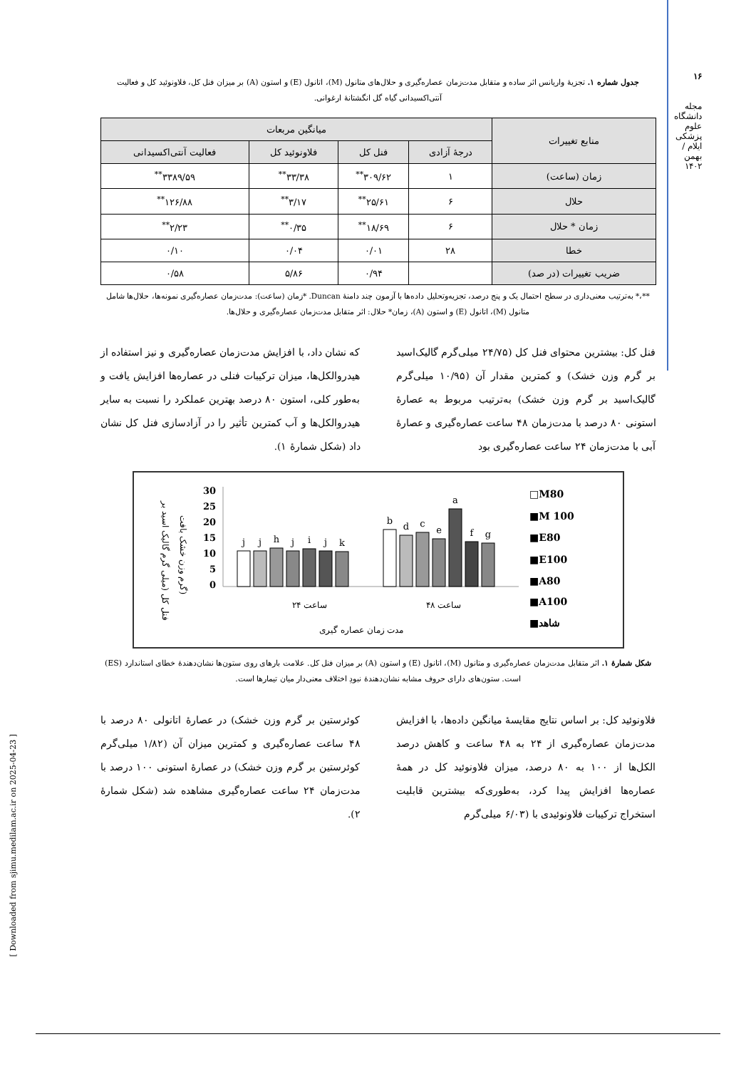۱۶
مجله دانشگاه علوم پزشکی ایلام / بهمن ۱۴۰۲
جدول شماره ۱. تجزیهٔ واریانس اثر ساده و متقابل مدت‌زمان عصاره‌گیری و حلال‌های متانول (M)، اتانول (E) و استون (A) بر میزان فنل کل، فلاونوئید کل و فعالیت آنتی‌اکسیدانی گیاه گل انگشتانهٔ ارغوانی.
| منابع تغییرات | میانگین مربعات | | | |
| --- | --- | --- | --- | --- |
| | درجهٔ آزادی | فنل کل | فلاونوئید کل | فعالیت آنتی‌اکسیدانی |
| زمان (ساعت) | ۱ | ۳۰۹/۶۲<sup>**</sup> | ۳۳/۳۸<sup>**</sup> | ۳۳۸۹/۵۹<sup>**</sup> |
| حلال | ۶ | ۲۵/۶۱<sup>**</sup> | ۳/۱۷<sup>**</sup> | ۱۲۶/۸۸<sup>**</sup> |
| زمان * حلال | ۶ | ۱۸/۶۹<sup>**</sup> | ۰/۳۵<sup>**</sup> | ۲/۲۳<sup>**</sup> |
| خطا | ۲۸ | ۰/۰۱ | ۰/۰۴ | ۰/۱۰ |
| ضریب تغییرات (در صد) | | ۰/۹۴ | ۵/۸۶ | ۰/۵۸ |
**،* به‌ترتیب معنی‌داری در سطح احتمال یک و پنج درصد، تجزیه‌وتحلیل داده‌ها با آزمون چند دامنهٔ Duncan. *زمان (ساعت): مدت‌زمان عصاره‌گیری نمونه‌ها، حلال‌ها شامل متانول (M)، اتانول (E) و استون (A)، زمان* حلال: اثر متقابل مدت‌زمان عصاره‌گیری و حلال‌ها.
فنل کل: بیشترین محتوای فنل کل (۲۴/۷۵ میلی‌گرم گالیک‌اسید بر گرم وزن خشک) و کمترین مقدار آن (۱۰/۹۵ میلی‌گرم گالیک‌اسید بر گرم وزن خشک) به‌ترتیب مربوط به عصارهٔ استونی ۸۰ درصد با مدت‌زمان ۴۸ ساعت عصاره‌گیری و عصارهٔ آبی با مدت‌زمان ۲۴ ساعت عصاره‌گیری بود
که نشان داد، با افزایش مدت‌زمان عصاره‌گیری و نیز استفاده از هیدروالکل‌ها، میزان ترکیبات فنلی در عصاره‌ها افزایش یافت و به‌طور کلی، استون ۸۰ درصد بهترین عملکرد را نسبت به سایر هیدروالکل‌ها و آب کمترین تأثیر را در آزادسازی فنل کل نشان داد (شکل شمارهٔ ۱).
فنل کل (میلی گرم گالیک اسید بر
گرم وزن خشک بافت)
30
25
20
15
10
5
0
j
j
h
j
i
j
k
b
d
c
e
a
f
g
۲۴ ساعت
۴۸ ساعت
مدت زمان عصاره گیری
□M80
■M 100
■E80
■E100
■A80
■A100
■شاهد
شکل شمارهٔ ۱. اثر متقابل مدت‌زمان عصاره‌گیری و متانول (M)، اتانول (E) و استون (A) بر میزان فنل کل. علامت بارهای روی ستون‌ها نشان‌دهندهٔ خطای استاندارد (ES) است. ستون‌های دارای حروف مشابه نشان‌دهندهٔ نبودِ اختلاف معنی‌دار میان تیمارها است.
فلاونوئید کل: بر اساس نتایج مقایسهٔ میانگین داده‌ها، با افزایش مدت‌زمان عصاره‌گیری از ۲۴ به ۴۸ ساعت و کاهش درصد الکل‌ها از ۱۰۰ به ۸۰ درصد، میزان فلاونوئید کل در همهٔ عصاره‌ها افزایش پیدا کرد، به‌طوری‌که بیشترین قابلیت استخراج ترکیبات فلاونوئیدی با (۶/۰۳ میلی‌گرم
کوئرستین بر گرم وزن خشک) در عصارهٔ اتانولی ۸۰ درصد با ۴۸ ساعت عصاره‌گیری و کمترین میزان آن (۱/۸۲ میلی‌گرم کوئرستین بر گرم وزن خشک) در عصارهٔ استونی ۱۰۰ درصد با مدت‌زمان ۲۴ ساعت عصاره‌گیری مشاهده شد (شکل شمارهٔ ۲).
[ Downloaded from sjimu.medilam.ac.ir on 2025-04-23 ]